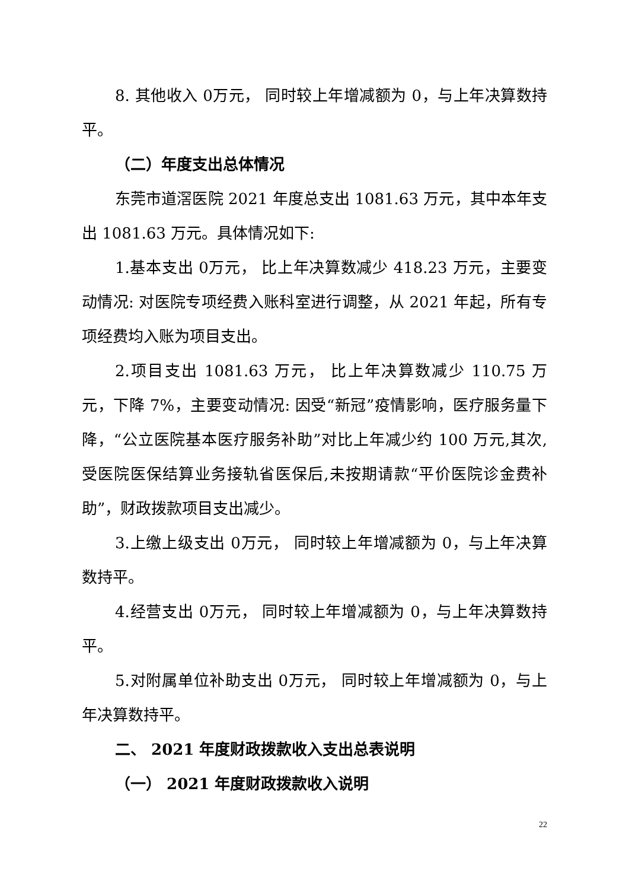8. 其他收入 0万元， 同时较上年增减额为 0，与上年决算数持平。
（二）年度支出总体情况
东莞市道滘医院 2021 年度总支出 1081.63 万元，其中本年支出 1081.63 万元。具体情况如下:
1.基本支出 0万元， 比上年决算数减少 418.23 万元，主要变动情况: 对医院专项经费入账科室进行调整，从 2021 年起，所有专项经费均入账为项目支出。
2.项目支出 1081.63 万元， 比上年决算数减少 110.75 万元，下降 7%，主要变动情况: 因受“新冠”疫情影响，医疗服务量下降，“公立医院基本医疗服务补助”对比上年减少约 100 万元,其次,受医院医保结算业务接轨省医保后,未按期请款“平价医院诊金费补助”，财政拨款项目支出减少。
3.上缴上级支出 0万元， 同时较上年增减额为 0，与上年决算数持平。
4.经营支出 0万元， 同时较上年增减额为 0，与上年决算数持平。
5.对附属单位补助支出 0万元， 同时较上年增减额为 0，与上年决算数持平。
二、 2021 年度财政拨款收入支出总表说明
（一） 2021 年度财政拨款收入说明
22